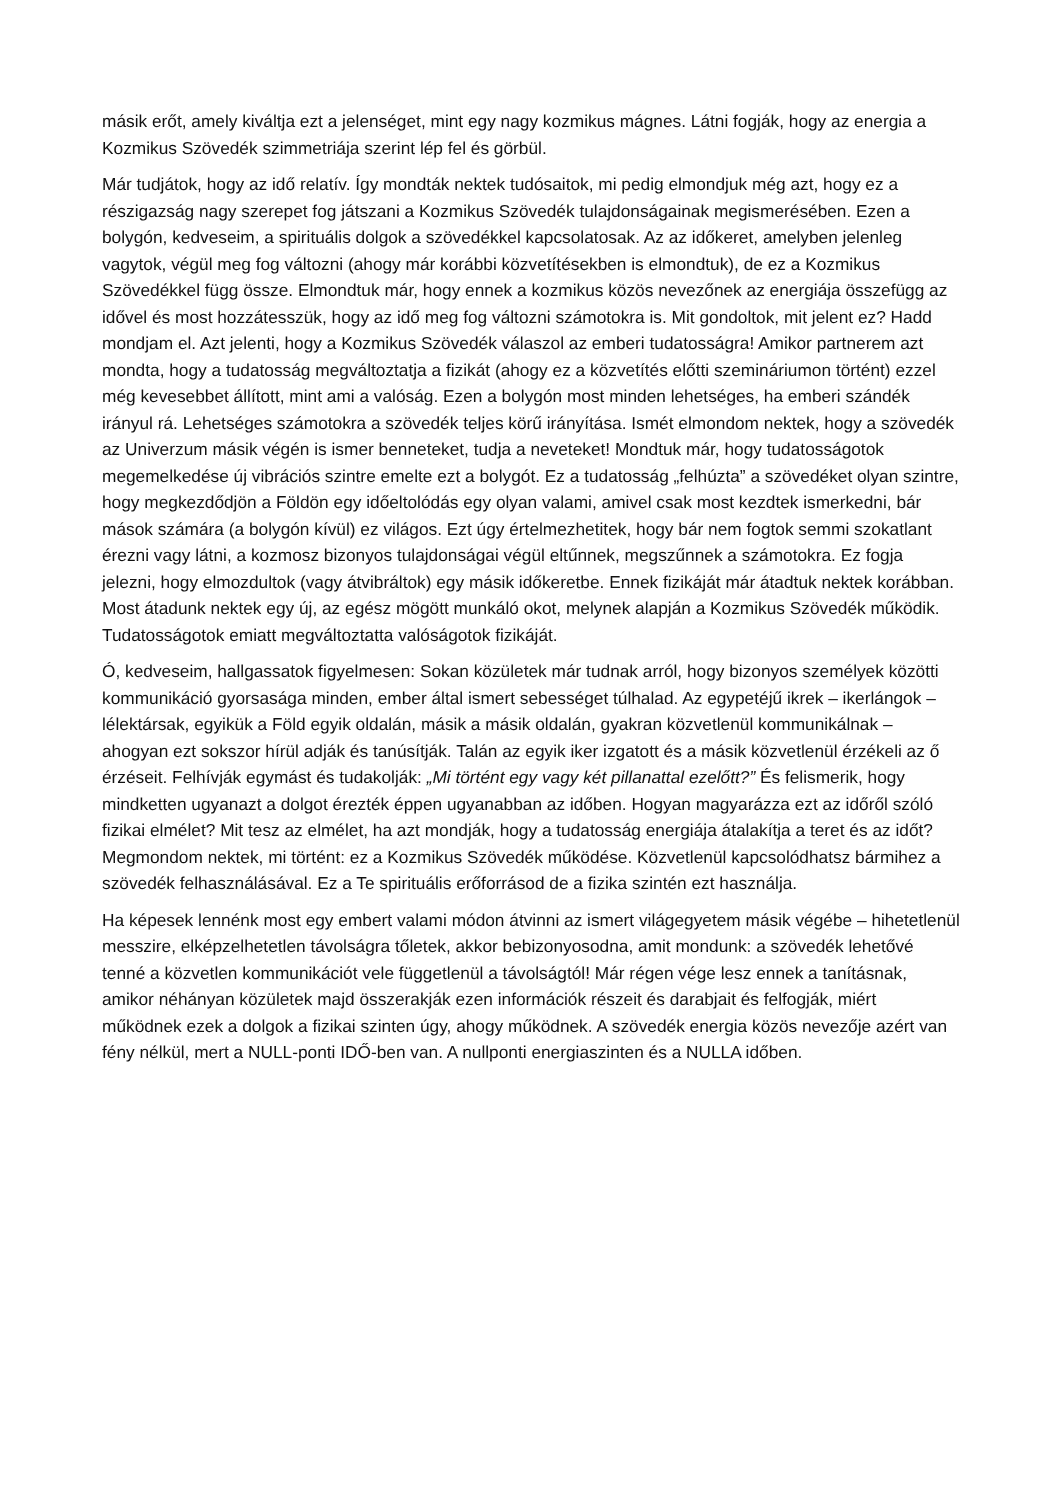másik erőt, amely kiváltja ezt a jelenséget, mint egy nagy kozmikus mágnes. Látni fogják, hogy az energia a Kozmikus Szövedék szimmetriája szerint lép fel és görbül.
Már tudjátok, hogy az idő relatív. Így mondták nektek tudósaitok, mi pedig elmondjuk még azt, hogy ez a részigazság nagy szerepet fog játszani a Kozmikus Szövedék tulajdonságainak megismerésében. Ezen a bolygón, kedveseim, a spirituális dolgok a szövedékkel kapcsolatosak. Az az időkeret, amelyben jelenleg vagytok, végül meg fog változni (ahogy már korábbi közvetítésekben is elmondtuk), de ez a Kozmikus Szövedékkel függ össze. Elmondtuk már, hogy ennek a kozmikus közös nevezőnek az energiája összefügg az idővel és most hozzátesszük, hogy az idő meg fog változni számotokra is. Mit gondoltok, mit jelent ez? Hadd mondjam el. Azt jelenti, hogy a Kozmikus Szövedék válaszol az emberi tudatosságra! Amikor partnerem azt mondta, hogy a tudatosság megváltoztatja a fizikát (ahogy ez a közvetítés előtti szemináriumon történt) ezzel még kevesebbet állított, mint ami a valóság. Ezen a bolygón most minden lehetséges, ha emberi szándék irányul rá. Lehetséges számotokra a szövedék teljes körű irányítása. Ismét elmondom nektek, hogy a szövedék az Univerzum másik végén is ismer benneteket, tudja a neveteket! Mondtuk már, hogy tudatosságotok megemelkedése új vibrációs szintre emelte ezt a bolygót. Ez a tudatosság „felhúzta” a szövedéket olyan szintre, hogy megkezdődjön a Földön egy időeltolódás egy olyan valami, amivel csak most kezdtek ismerkedni, bár mások számára (a bolygón kívül) ez világos. Ezt úgy értelmezhetitek, hogy bár nem fogtok semmi szokatlant érezni vagy látni, a kozmosz bizonyos tulajdonságai végül eltűnnek, megszűnnek a számotokra. Ez fogja jelezni, hogy elmozdultok (vagy átvibráltok) egy másik időkeretbe. Ennek fizikáját már átadtuk nektek korábban. Most átadunk nektek egy új, az egész mögött munkáló okot, melynek alapján a Kozmikus Szövedék működik. Tudatosságotok emiatt megváltoztatta valóságotok fizikáját.
Ó, kedveseim, hallgassatok figyelmesen: Sokan közületek már tudnak arról, hogy bizonyos személyek közötti kommunikáció gyorsasága minden, ember által ismert sebességet túlhalad. Az egypetéjű ikrek – ikerlángok – lélektársak, egyikük a Föld egyik oldalán, másik a másik oldalán, gyakran közvetlenül kommunikálnak – ahogyan ezt sokszor hírül adják és tanúsítják. Talán az egyik iker izgatott és a másik közvetlenül érzékeli az ő érzéseit. Felhívják egymást és tudakolják: „Mi történt egy vagy két pillanattal ezelőtt?” És felismerik, hogy mindketten ugyanazt a dolgot érezték éppen ugyanabban az időben. Hogyan magyarázza ezt az időről szóló fizikai elmélet? Mit tesz az elmélet, ha azt mondják, hogy a tudatosság energiája átalakítja a teret és az időt? Megmondom nektek, mi történt: ez a Kozmikus Szövedék működése. Közvetlenül kapcsolódhatsz bármihez a szövedék felhasználásával. Ez a Te spirituális erőforrásod de a fizika szintén ezt használja.
Ha képesek lennénk most egy embert valami módon átvinni az ismert világegyetem másik végébe – hihetetlenül messzire, elképzelhetetlen távolságra tőletek, akkor bebizonyosodna, amit mondunk: a szövedék lehetővé tenné a közvetlen kommunikációt vele függetlenül a távolságtól! Már régen vége lesz ennek a tanításnak, amikor néhányan közületek majd összerakják ezen információk részeit és darabjait és felfogják, miért működnek ezek a dolgok a fizikai szinten úgy, ahogy működnek. A szövedék energia közös nevezője azért van fény nélkül, mert a NULL-ponti IDŐ-ben van. A nullponti energiaszinten és a NULLA időben.